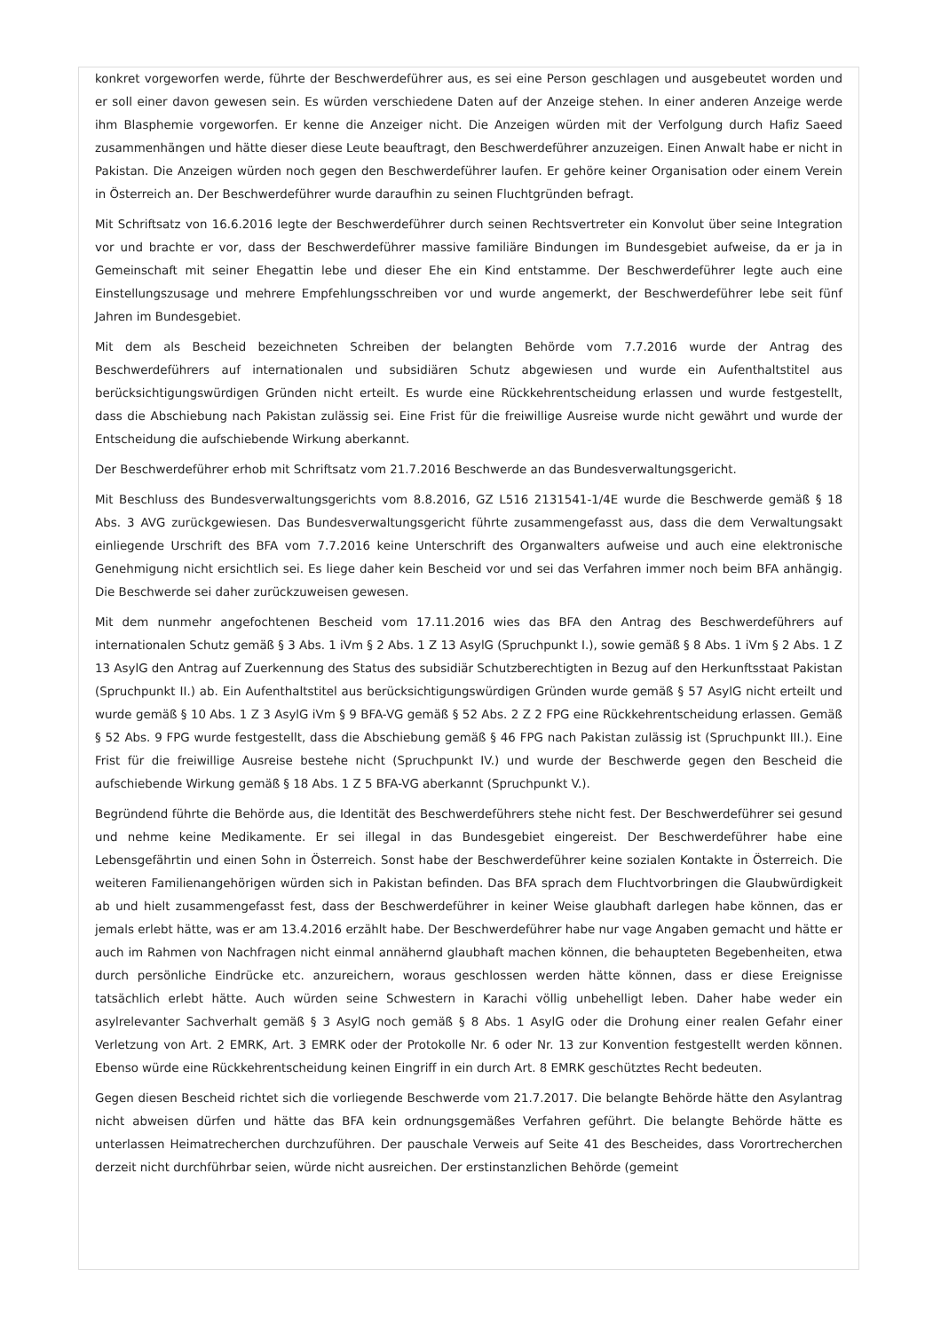konkret vorgeworfen werde, führte der Beschwerdeführer aus, es sei eine Person geschlagen und ausgebeutet worden und er soll einer davon gewesen sein. Es würden verschiedene Daten auf der Anzeige stehen. In einer anderen Anzeige werde ihm Blasphemie vorgeworfen. Er kenne die Anzeiger nicht. Die Anzeigen würden mit der Verfolgung durch Hafiz Saeed zusammenhängen und hätte dieser diese Leute beauftragt, den Beschwerdeführer anzuzeigen. Einen Anwalt habe er nicht in Pakistan. Die Anzeigen würden noch gegen den Beschwerdeführer laufen. Er gehöre keiner Organisation oder einem Verein in Österreich an. Der Beschwerdeführer wurde daraufhin zu seinen Fluchtgründen befragt.
Mit Schriftsatz von 16.6.2016 legte der Beschwerdeführer durch seinen Rechtsvertreter ein Konvolut über seine Integration vor und brachte er vor, dass der Beschwerdeführer massive familiäre Bindungen im Bundesgebiet aufweise, da er ja in Gemeinschaft mit seiner Ehegattin lebe und dieser Ehe ein Kind entstamme. Der Beschwerdeführer legte auch eine Einstellungszusage und mehrere Empfehlungsschreiben vor und wurde angemerkt, der Beschwerdeführer lebe seit fünf Jahren im Bundesgebiet.
Mit dem als Bescheid bezeichneten Schreiben der belangten Behörde vom 7.7.2016 wurde der Antrag des Beschwerdeführers auf internationalen und subsidiären Schutz abgewiesen und wurde ein Aufenthaltstitel aus berücksichtigungswürdigen Gründen nicht erteilt. Es wurde eine Rückkehrentscheidung erlassen und wurde festgestellt, dass die Abschiebung nach Pakistan zulässig sei. Eine Frist für die freiwillige Ausreise wurde nicht gewährt und wurde der Entscheidung die aufschiebende Wirkung aberkannt.
Der Beschwerdeführer erhob mit Schriftsatz vom 21.7.2016 Beschwerde an das Bundesverwaltungsgericht.
Mit Beschluss des Bundesverwaltungsgerichts vom 8.8.2016, GZ L516 2131541-1/4E wurde die Beschwerde gemäß § 18 Abs. 3 AVG zurückgewiesen. Das Bundesverwaltungsgericht führte zusammengefasst aus, dass die dem Verwaltungsakt einliegende Urschrift des BFA vom 7.7.2016 keine Unterschrift des Organwalters aufweise und auch eine elektronische Genehmigung nicht ersichtlich sei. Es liege daher kein Bescheid vor und sei das Verfahren immer noch beim BFA anhängig. Die Beschwerde sei daher zurückzuweisen gewesen.
Mit dem nunmehr angefochtenen Bescheid vom 17.11.2016 wies das BFA den Antrag des Beschwerdeführers auf internationalen Schutz gemäß § 3 Abs. 1 iVm § 2 Abs. 1 Z 13 AsylG (Spruchpunkt I.), sowie gemäß § 8 Abs. 1 iVm § 2 Abs. 1 Z 13 AsylG den Antrag auf Zuerkennung des Status des subsidiär Schutzberechtigten in Bezug auf den Herkunftsstaat Pakistan (Spruchpunkt II.) ab. Ein Aufenthaltstitel aus berücksichtigungswürdigen Gründen wurde gemäß § 57 AsylG nicht erteilt und wurde gemäß § 10 Abs. 1 Z 3 AsylG iVm § 9 BFA-VG gemäß § 52 Abs. 2 Z 2 FPG eine Rückkehrentscheidung erlassen. Gemäß § 52 Abs. 9 FPG wurde festgestellt, dass die Abschiebung gemäß § 46 FPG nach Pakistan zulässig ist (Spruchpunkt III.). Eine Frist für die freiwillige Ausreise bestehe nicht (Spruchpunkt IV.) und wurde der Beschwerde gegen den Bescheid die aufschiebende Wirkung gemäß § 18 Abs. 1 Z 5 BFA-VG aberkannt (Spruchpunkt V.).
Begründend führte die Behörde aus, die Identität des Beschwerdeführers stehe nicht fest. Der Beschwerdeführer sei gesund und nehme keine Medikamente. Er sei illegal in das Bundesgebiet eingereist. Der Beschwerdeführer habe eine Lebensgefährtin und einen Sohn in Österreich. Sonst habe der Beschwerdeführer keine sozialen Kontakte in Österreich. Die weiteren Familienangehörigen würden sich in Pakistan befinden. Das BFA sprach dem Fluchtvorbringen die Glaubwürdigkeit ab und hielt zusammengefasst fest, dass der Beschwerdeführer in keiner Weise glaubhaft darlegen habe können, das er jemals erlebt hätte, was er am 13.4.2016 erzählt habe. Der Beschwerdeführer habe nur vage Angaben gemacht und hätte er auch im Rahmen von Nachfragen nicht einmal annähernd glaubhaft machen können, die behaupteten Begebenheiten, etwa durch persönliche Eindrücke etc. anzureichern, woraus geschlossen werden hätte können, dass er diese Ereignisse tatsächlich erlebt hätte. Auch würden seine Schwestern in Karachi völlig unbehelligt leben. Daher habe weder ein asylrelevanter Sachverhalt gemäß § 3 AsylG noch gemäß § 8 Abs. 1 AsylG oder die Drohung einer realen Gefahr einer Verletzung von Art. 2 EMRK, Art. 3 EMRK oder der Protokolle Nr. 6 oder Nr. 13 zur Konvention festgestellt werden können. Ebenso würde eine Rückkehrentscheidung keinen Eingriff in ein durch Art. 8 EMRK geschütztes Recht bedeuten.
Gegen diesen Bescheid richtet sich die vorliegende Beschwerde vom 21.7.2017. Die belangte Behörde hätte den Asylantrag nicht abweisen dürfen und hätte das BFA kein ordnungsgemäßes Verfahren geführt. Die belangte Behörde hätte es unterlassen Heimatrecherchen durchzuführen. Der pauschale Verweis auf Seite 41 des Bescheides, dass Vorortrecherchen derzeit nicht durchführbar seien, würde nicht ausreichen. Der erstinstanzlichen Behörde (gemeint